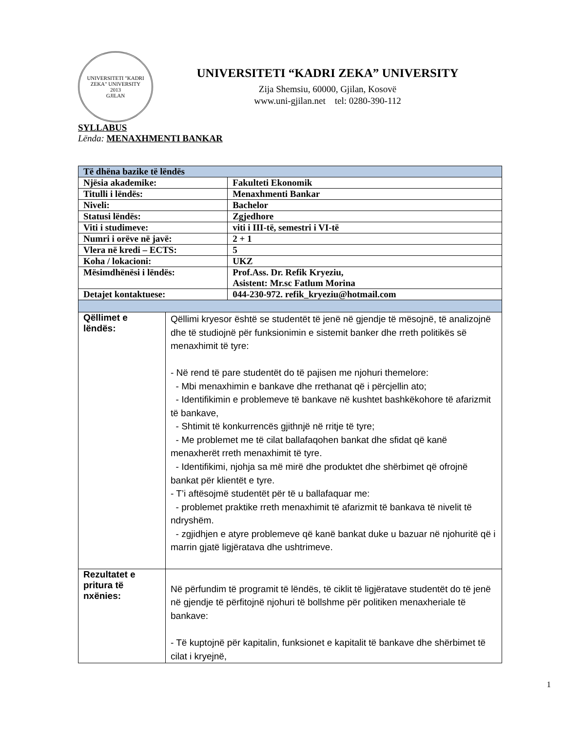UNIVERSITETI "KADRI ZEKA" UNIVERSITY
2013
GJILAN
UNIVERSITETI “KADRI ZEKA” UNIVERSITY
Zija Shemsiu, 60000, Gjilan, Kosovë
www.uni-gjilan.net tel: 0280-390-112
SYLLABUS
Lënda: MENAXHMENTI BANKAR
| Të dhëna bazike të lëndës | | |
| Njësia akademike: | | Fakulteti Ekonomik |
| Titulli i lëndës: | | Menaxhmenti Bankar |
| Niveli: | | Bachelor |
| Statusi lëndës: | | Zgjedhore |
| Viti i studimeve: | | viti i III-të, semestri i VI-të |
| Numri i orëve në javë: | | 2 + 1 |
| Vlera në kredi – ECTS: | | 5 |
| Koha / lokacioni: | | UKZ |
| Mësimdhënësi i lëndës: | | Prof.Ass. Dr. Refik Kryeziu, Asistent: Mr.sc Fatlum Morina |
| Detajet kontaktuese: | | 044-230-972. refik_kryeziu@hotmail.com |
| Qëllimet e lëndës: | Qëllimi kryesor është se studentët të jenë në gjendje të mësojnë, të analizojnë dhe të studiojnë për funksionimin e sistemit banker dhe rreth politikës së menaxhimit të tyre: - Në rend të pare studentët do të pajisen me njohuri themelore: - Mbi menaxhimin e bankave dhe rrethanat që i përcjellin ato; - Identifikimin e problemeve të bankave në kushtet bashkëkohore të afarizmit të bankave, - Shtimit të konkurrencës gjithnjë në rritje të tyre; - Me problemet me të cilat ballafaqohen bankat dhe sfidat që kanë menaxherët rreth menaxhimit të tyre. - Identifikimi, njohja sa më mirë dhe produktet dhe shërbimet që ofrojnë bankat për klientët e tyre. - T’i aftësojmë studentët për të u ballafaquar me: - problemet praktike rreth menaxhimit të afarizmit të bankava të nivelit të ndryshëm. - zgjidhjen e atyre problemeve që kanë bankat duke u bazuar në njohuritë që i marrin gjatë ligjëratava dhe ushtrimeve. | |
| Rezultatet e pritura të nxënies: | Në përfundim të programit të lëndës, të ciklit të ligjëratave studentët do të jenë në gjendje të përfitojnë njohuri të bollshme për politiken menaxheriale të bankave: - Të kuptojnë për kapitalin, funksionet e kapitalit të bankave dhe shërbimet të cilat i kryejnë, | |
1